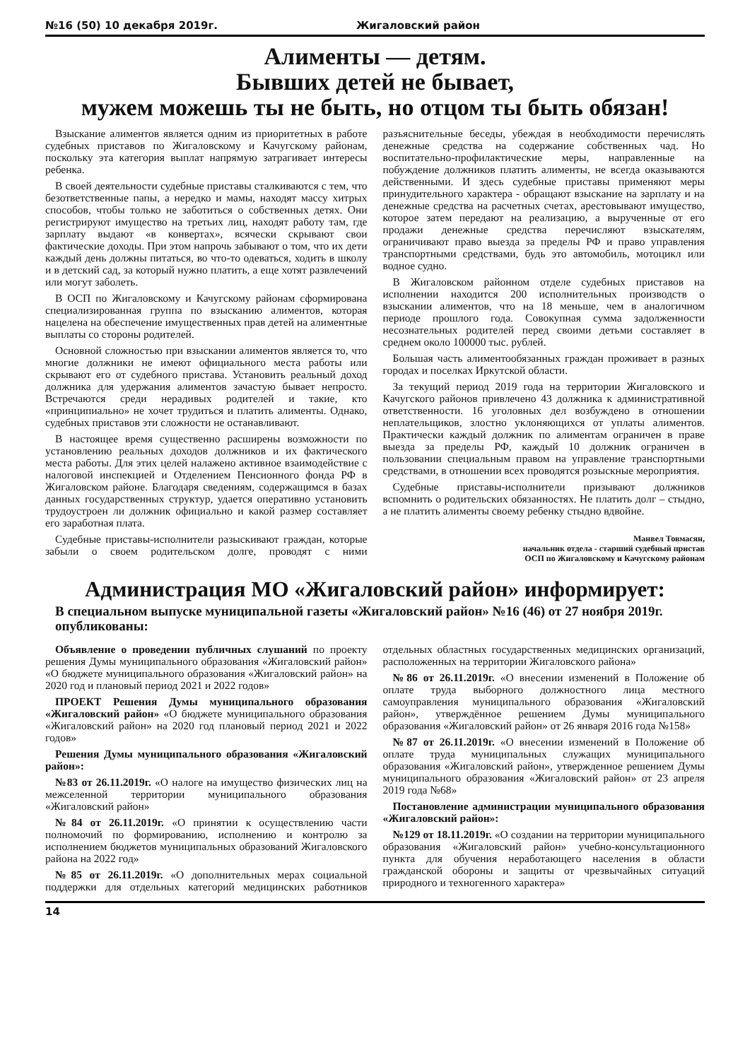№16 (50) 10 декабря 2019г. Жигаловский район
Алименты — детям.
Бывших детей не бывает,
мужем можешь ты не быть, но отцом ты быть обязан!
Взыскание алиментов является одним из приоритетных в работе судебных приставов по Жигаловскому и Качугскому районам, поскольку эта категория выплат напрямую затрагивает интересы ребенка.
В своей деятельности судебные приставы сталкиваются с тем, что безответственные папы, а нередко и мамы, находят массу хитрых способов, чтобы только не заботиться о собственных детях. Они регистрируют имущество на третьих лиц, находят работу там, где зарплату выдают «в конвертах», всячески скрывают свои фактические доходы. При этом напрочь забывают о том, что их дети каждый день должны питаться, во что-то одеваться, ходить в школу и в детский сад, за который нужно платить, а еще хотят развлечений или могут заболеть.
В ОСП по Жигаловскому и Качугскому районам сформирована специализированная группа по взысканию алиментов, которая нацелена на обеспечение имущественных прав детей на алиментные выплаты со стороны родителей.
Основной сложностью при взыскании алиментов является то, что многие должники не имеют официального места работы или скрывают его от судебного пристава. Установить реальный доход должника для удержания алиментов зачастую бывает непросто. Встречаются среди нерадивых родителей и такие, кто «принципиально» не хочет трудиться и платить алименты. Однако, судебных приставов эти сложности не останавливают.
В настоящее время существенно расширены возможности по установлению реальных доходов должников и их фактического места работы. Для этих целей налажено активное взаимодействие с налоговой инспекцией и Отделением Пенсионного фонда РФ в Жигаловском районе. Благодаря сведениям, содержащимся в базах данных государственных структур, удается оперативно установить трудоустроен ли должник официально и какой размер составляет его заработная плата.
Судебные приставы-исполнители разыскивают граждан, которые забыли о своем родительском долге, проводят с ними разъяснительные беседы, убеждая в необходимости перечислять денежные средства на содержание собственных чад. Но воспитательно-профилактические меры, направленные на побуждение должников платить алименты, не всегда оказываются действенными. И здесь судебные приставы применяют меры принудительного характера - обращают взыскание на зарплату и на денежные средства на расчетных счетах, арестовывают имущество, которое затем передают на реализацию, а вырученные от его продажи денежные средства перечисляют взыскателям, ограничивают право выезда за пределы РФ и право управления транспортными средствами, будь это автомобиль, мотоцикл или водное судно.
В Жигаловском районном отделе судебных приставов на исполнении находится 200 исполнительных производств о взыскании алиментов, что на 18 меньше, чем в аналогичном периоде прошлого года. Совокупная сумма задолженности несознательных родителей перед своими детьми составляет в среднем около 100000 тыс. рублей.
Большая часть алиментообязанных граждан проживает в разных городах и поселках Иркутской области.
За текущий период 2019 года на территории Жигаловского и Качугского районов привлечено 43 должника к административной ответственности. 16 уголовных дел возбуждено в отношении неплательщиков, злостно уклоняющихся от уплаты алиментов. Практически каждый должник по алиментам ограничен в праве выезда за пределы РФ, каждый 10 должник ограничен в пользовании специальным правом на управление транспортными средствами, в отношении всех проводятся розыскные мероприятия.
Судебные приставы-исполнители призывают должников вспомнить о родительских обязанностях. Не платить долг – стыдно, а не платить алименты своему ребенку стыдно вдвойне.
Манвел Товмасян,
начальник отдела - старший судебный пристав
ОСП по Жигаловскому и Качугскому районам
Администрация МО «Жигаловский район» информирует:
В специальном выпуске муниципальной газеты «Жигаловский район» №16 (46) от 27 ноября 2019г. опубликованы:
Объявление о проведении публичных слушаний по проекту решения Думы муниципального образования «Жигаловский район» «О бюджете муниципального образования «Жигаловский район» на 2020 год и плановый период 2021 и 2022 годов»
ПРОЕКТ Решения Думы муниципального образования «Жигаловский район» «О бюджете муниципального образования «Жигаловский район» на 2020 год плановый период 2021 и 2022 годов»
Решения Думы муниципального образования «Жигаловский район»:
№83 от 26.11.2019г. «О налоге на имущество физических лиц на межселенной территории муниципального образования «Жигаловский район»
№84 от 26.11.2019г. «О принятии к осуществлению части полномочий по формированию, исполнению и контролю за исполнением бюджетов муниципальных образований Жигаловского района на 2022 год»
№85 от 26.11.2019г. «О дополнительных мерах социальной поддержки для отдельных категорий медицинских работников отдельных областных государственных медицинских организаций, расположенных на территории Жигаловского района»
№86 от 26.11.2019г. «О внесении изменений в Положение об оплате труда выборного должностного лица местного самоуправления муниципального образования «Жигаловский район», утверждённое решением Думы муниципального образования «Жигаловский район» от 26 января 2016 года №158»
№87 от 26.11.2019г. «О внесении изменений в Положение об оплате труда муниципальных служащих муниципального образования «Жигаловский район», утвержденное решением Думы муниципального образования «Жигаловский район» от 23 апреля 2019 года №68»
Постановление администрации муниципального образования «Жигаловский район»:
№129 от 18.11.2019г. «О создании на территории муниципального образования «Жигаловский район» учебно-консультационного пункта для обучения неработающего населения в области гражданской обороны и защиты от чрезвычайных ситуаций природного и техногенного характера»
14